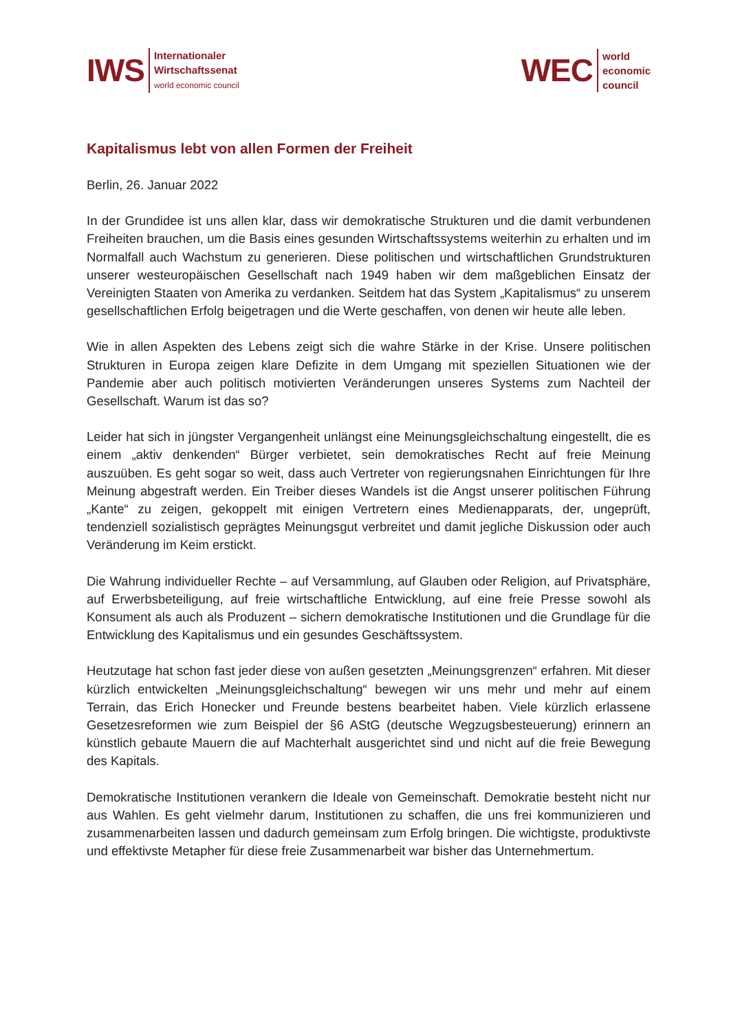IWS
Internationaler
Wirtschaftssenat
world economic council
WEC
world
economic
council
Kapitalismus lebt von allen Formen der Freiheit
Berlin, 26. Januar 2022
In der Grundidee ist uns allen klar, dass wir demokratische Strukturen und die damit verbundenen Freiheiten brauchen, um die Basis eines gesunden Wirtschaftssystems weiterhin zu erhalten und im Normalfall auch Wachstum zu generieren. Diese politischen und wirtschaftlichen Grundstrukturen unserer westeuropäischen Gesellschaft nach 1949 haben wir dem maßgeblichen Einsatz der Vereinigten Staaten von Amerika zu verdanken. Seitdem hat das System „Kapitalismus“ zu unserem gesellschaftlichen Erfolg beigetragen und die Werte geschaffen, von denen wir heute alle leben.
Wie in allen Aspekten des Lebens zeigt sich die wahre Stärke in der Krise. Unsere politischen Strukturen in Europa zeigen klare Defizite in dem Umgang mit speziellen Situationen wie der Pandemie aber auch politisch motivierten Veränderungen unseres Systems zum Nachteil der Gesellschaft. Warum ist das so?
Leider hat sich in jüngster Vergangenheit unlängst eine Meinungsgleichschaltung eingestellt, die es einem „aktiv denkenden“ Bürger verbietet, sein demokratisches Recht auf freie Meinung auszuüben. Es geht sogar so weit, dass auch Vertreter von regierungsnahen Einrichtungen für Ihre Meinung abgestraft werden. Ein Treiber dieses Wandels ist die Angst unserer politischen Führung „Kante“ zu zeigen, gekoppelt mit einigen Vertretern eines Medienapparats, der, ungeprüft, tendenziell sozialistisch geprägtes Meinungsgut verbreitet und damit jegliche Diskussion oder auch Veränderung im Keim erstickt.
Die Wahrung individueller Rechte – auf Versammlung, auf Glauben oder Religion, auf Privatsphäre, auf Erwerbsbeteiligung, auf freie wirtschaftliche Entwicklung, auf eine freie Presse sowohl als Konsument als auch als Produzent – sichern demokratische Institutionen und die Grundlage für die Entwicklung des Kapitalismus und ein gesundes Geschäftssystem.
Heutzutage hat schon fast jeder diese von außen gesetzten „Meinungsgrenzen“ erfahren. Mit dieser kürzlich entwickelten „Meinungsgleichschaltung“ bewegen wir uns mehr und mehr auf einem Terrain, das Erich Honecker und Freunde bestens bearbeitet haben. Viele kürzlich erlassene Gesetzesreformen wie zum Beispiel der §6 AStG (deutsche Wegzugsbesteuerung) erinnern an künstlich gebaute Mauern die auf Machterhalt ausgerichtet sind und nicht auf die freie Bewegung des Kapitals.
Demokratische Institutionen verankern die Ideale von Gemeinschaft. Demokratie besteht nicht nur aus Wahlen. Es geht vielmehr darum, Institutionen zu schaffen, die uns frei kommunizieren und zusammenarbeiten lassen und dadurch gemeinsam zum Erfolg bringen. Die wichtigste, produktivste und effektivste Metapher für diese freie Zusammenarbeit war bisher das Unternehmertum.